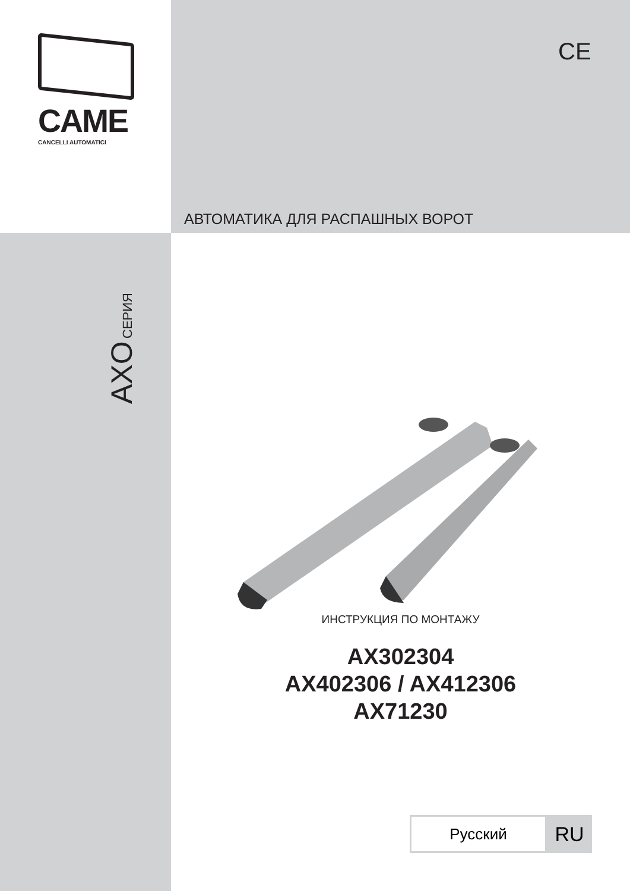CAME
CANCELLI AUTOMATICI
CE
АВТОМАТИКА ДЛЯ РАСПАШНЫХ ВОРОТ
AXO СЕРИЯ
ИНСТРУКЦИЯ ПО МОНТАЖУ
AX302304
AX402306 / AX412306
AX71230
Русский
RU